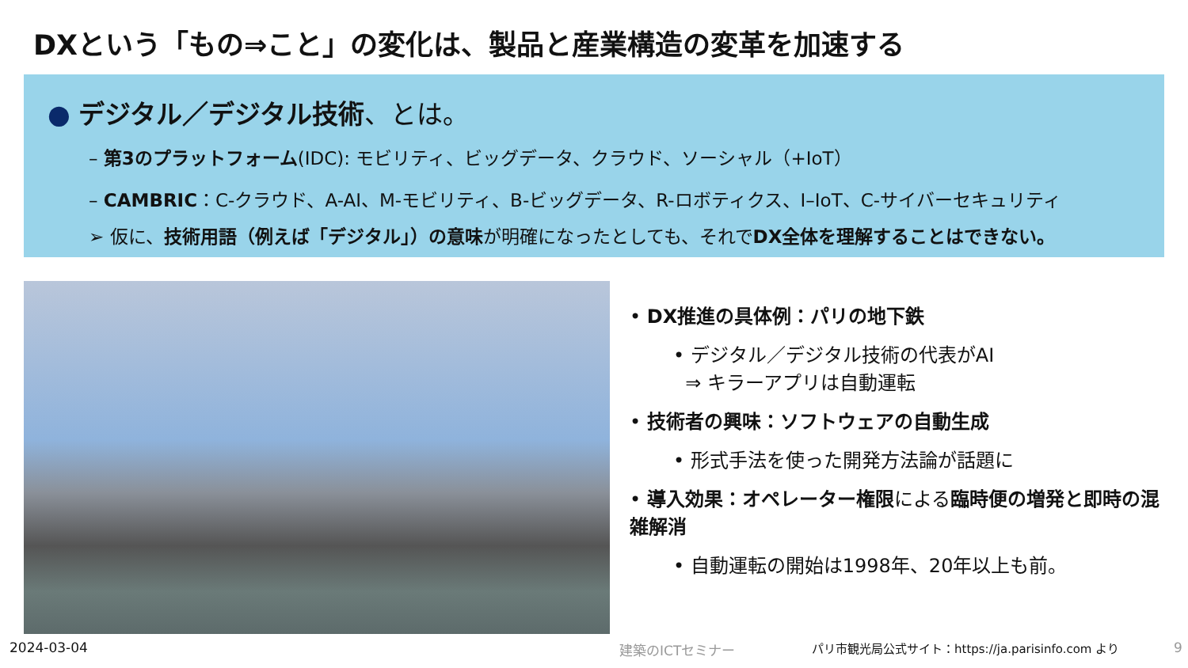DXという「もの⇒こと」の変化は、製品と産業構造の変革を加速する
● デジタル／デジタル技術、とは。
– 第3のプラットフォーム(IDC): モビリティ、ビッグデータ、クラウド、ソーシャル（+IoT）
– CAMBRIC：C-クラウド、A-AI、M-モビリティ、B-ビッグデータ、R-ロボティクス、I–IoT、C-サイバーセキュリティ
➢ 仮に、技術用語（例えば「デジタル」）の意味が明確になったとしても、それでDX全体を理解することはできない。
• DX推進の具体例：パリの地下鉄
• デジタル／デジタル技術の代表がAI
⇒ キラーアプリは自動運転
• 技術者の興味：ソフトウェアの自動生成
• 形式手法を使った開発方法論が話題に
• 導入効果：オペレーター権限による臨時便の増発と即時の混雑解消
• 自動運転の開始は1998年、20年以上も前。
2024-03-04 建築のICTセミナー
パリ市観光局公式サイト：https://ja.parisinfo.com より
9